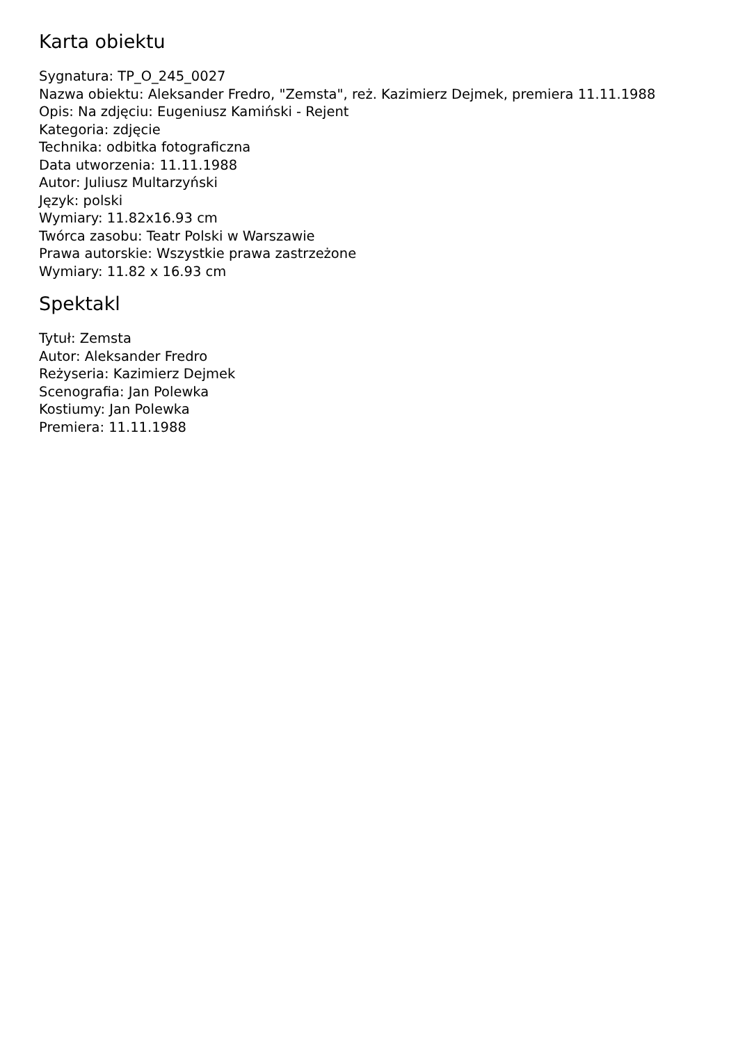Karta obiektu
Sygnatura: TP_O_245_0027
Nazwa obiektu: Aleksander Fredro, "Zemsta", reż. Kazimierz Dejmek, premiera 11.11.1988
Opis: Na zdjęciu: Eugeniusz Kamiński - Rejent
Kategoria: zdjęcie
Technika: odbitka fotograficzna
Data utworzenia: 11.11.1988
Autor: Juliusz Multarzyński
Język: polski
Wymiary: 11.82x16.93 cm
Twórca zasobu: Teatr Polski w Warszawie
Prawa autorskie: Wszystkie prawa zastrzeżone
Wymiary: 11.82 x 16.93 cm
Spektakl
Tytuł: Zemsta
Autor: Aleksander Fredro
Reżyseria: Kazimierz Dejmek
Scenografia: Jan Polewka
Kostiumy: Jan Polewka
Premiera: 11.11.1988